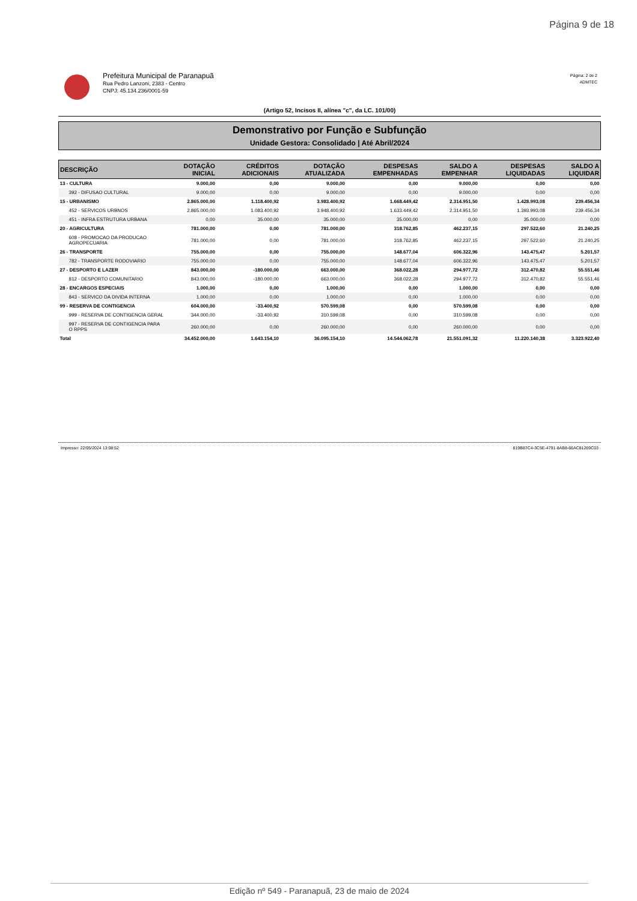Página 9 de 18
Prefeitura Municipal de Paranapuã
Rua Pedro Lanzoni, 2383 - Centro
CNPJ: 45.134.236/0001-59
Página: 2 de 2
ADMTEC
(Artigo 52, Incisos II, alínea "c", da LC. 101/00)
Demonstrativo por Função e Subfunção
Unidade Gestora: Consolidado | Até Abril/2024
| DESCRIÇÃO | DOTAÇÃO INICIAL | CRÉDITOS ADICIONAIS | DOTAÇÃO ATUALIZADA | DESPESAS EMPENHADAS | SALDO A EMPENHAR | DESPESAS LIQUIDADAS | SALDO A LIQUIDAR |
| --- | --- | --- | --- | --- | --- | --- | --- |
| 13 - CULTURA | 9.000,00 | 0,00 | 9.000,00 | 0,00 | 9.000,00 | 0,00 | 0,00 |
| 392 - DIFUSAO CULTURAL | 9.000,00 | 0,00 | 9.000,00 | 0,00 | 9.000,00 | 0,00 | 0,00 |
| 15 - URBANISMO | 2.865.000,00 | 1.118.400,92 | 3.983.400,92 | 1.668.449,42 | 2.314.951,50 | 1.428.993,08 | 239.456,34 |
| 452 - SERVICOS URBNOS | 2.865.000,00 | 1.083.400,92 | 3.948.400,92 | 1.633.449,42 | 2.314.951,50 | 1.393.993,08 | 239.456,34 |
| 451 - INFRA ESTRUTURA URBANA | 0,00 | 35.000,00 | 35.000,00 | 35.000,00 | 0,00 | 35.000,00 | 0,00 |
| 20 - AGRICULTURA | 781.000,00 | 0,00 | 781.000,00 | 318.762,85 | 462.237,15 | 297.522,60 | 21.240,25 |
| 608 - PROMOCAO DA PRODUCAO AGROPECUARIA | 781.000,00 | 0,00 | 781.000,00 | 318.762,85 | 462.237,15 | 297.522,60 | 21.240,25 |
| 26 - TRANSPORTE | 755.000,00 | 0,00 | 755.000,00 | 148.677,04 | 606.322,96 | 143.475,47 | 5.201,57 |
| 782 - TRANSPORTE RODOVIARIO | 755.000,00 | 0,00 | 755.000,00 | 148.677,04 | 606.322,96 | 143.475,47 | 5.201,57 |
| 27 - DESPORTO E LAZER | 843.000,00 | -180.000,00 | 663.000,00 | 368.022,28 | 294.977,72 | 312.470,82 | 55.551,46 |
| 812 - DESPORTO COMUNITARIO | 843.000,00 | -180.000,00 | 663.000,00 | 368.022,28 | 294.977,72 | 312.470,82 | 55.551,46 |
| 28 - ENCARGOS ESPECIAIS | 1.000,00 | 0,00 | 1.000,00 | 0,00 | 1.000,00 | 0,00 | 0,00 |
| 843 - SERVICO DA DIVIDA INTERNA | 1.000,00 | 0,00 | 1.000,00 | 0,00 | 1.000,00 | 0,00 | 0,00 |
| 99 - RESERVA DE CONTIGENCIA | 604.000,00 | -33.400,92 | 570.599,08 | 0,00 | 570.599,08 | 0,00 | 0,00 |
| 999 - RESERVA DE CONTIGENCIA GERAL | 344.000,00 | -33.400,92 | 310.599,08 | 0,00 | 310.599,08 | 0,00 | 0,00 |
| 997 - RESERVA DE CONTIGENCIA PARA O RPPS | 260.000,00 | 0,00 | 260.000,00 | 0,00 | 260.000,00 | 0,00 | 0,00 |
| Total | 34.452.000,00 | 1.643.154,10 | 36.095.154,10 | 14.544.062,78 | 21.551.091,32 | 11.220.140,38 | 3.323.922,40 |
Impresso: 22/05/2024 13:08:52 819B87C4-3C5E-4791-8AB8-66AC81269C03
Edição nº 549 - Paranapuã, 23 de maio de 2024